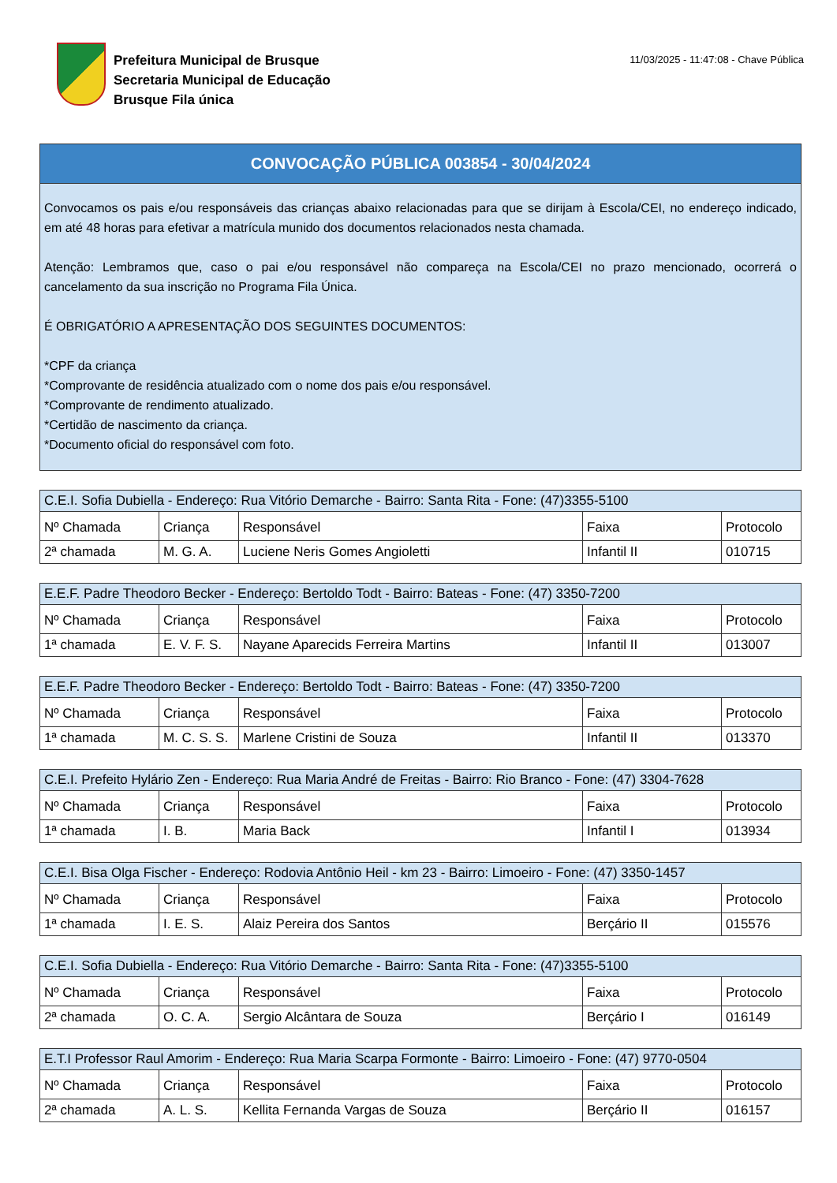Prefeitura Municipal de Brusque
Secretaria Municipal de Educação
Brusque Fila única
11/03/2025 - 11:47:08 - Chave Pública
CONVOCAÇÃO PÚBLICA 003854 - 30/04/2024
Convocamos os pais e/ou responsáveis das crianças abaixo relacionadas para que se dirijam à Escola/CEI, no endereço indicado, em até 48 horas para efetivar a matrícula munido dos documentos relacionados nesta chamada.
Atenção: Lembramos que, caso o pai e/ou responsável não compareça na Escola/CEI no prazo mencionado, ocorrerá o cancelamento da sua inscrição no Programa Fila Única.
É OBRIGATÓRIO A APRESENTAÇÃO DOS SEGUINTES DOCUMENTOS:
*CPF da criança
*Comprovante de residência atualizado com o nome dos pais e/ou responsável.
*Comprovante de rendimento atualizado.
*Certidão de nascimento da criança.
*Documento oficial do responsável com foto.
| C.E.I. Sofia Dubiella - Endereço: Rua Vitório Demarche - Bairro: Santa Rita - Fone: (47)3355-5100 | | | | |
| --- | --- | --- | --- | --- |
| Nº Chamada | Criança | Responsável | Faixa | Protocolo |
| 2ª chamada | M. G. A. | Luciene Neris Gomes Angioletti | Infantil II | 010715 |
| E.E.F. Padre Theodoro Becker - Endereço: Bertoldo Todt - Bairro: Bateas - Fone: (47) 3350-7200 | | | | |
| --- | --- | --- | --- | --- |
| Nº Chamada | Criança | Responsável | Faixa | Protocolo |
| 1ª chamada | E. V. F. S. | Nayane Aparecids Ferreira Martins | Infantil II | 013007 |
| E.E.F. Padre Theodoro Becker - Endereço: Bertoldo Todt - Bairro: Bateas - Fone: (47) 3350-7200 | | | | |
| --- | --- | --- | --- | --- |
| Nº Chamada | Criança | Responsável | Faixa | Protocolo |
| 1ª chamada | M. C. S. S. | Marlene Cristini de Souza | Infantil II | 013370 |
| C.E.I. Prefeito Hylário Zen - Endereço: Rua Maria André de Freitas - Bairro: Rio Branco - Fone: (47) 3304-7628 | | | | |
| --- | --- | --- | --- | --- |
| Nº Chamada | Criança | Responsável | Faixa | Protocolo |
| 1ª chamada | I. B. | Maria Back | Infantil I | 013934 |
| C.E.I. Bisa Olga Fischer - Endereço: Rodovia Antônio Heil - km 23 - Bairro: Limoeiro - Fone: (47) 3350-1457 | | | | |
| --- | --- | --- | --- | --- |
| Nº Chamada | Criança | Responsável | Faixa | Protocolo |
| 1ª chamada | I. E. S. | Alaiz Pereira dos Santos | Berçário II | 015576 |
| C.E.I. Sofia Dubiella - Endereço: Rua Vitório Demarche - Bairro: Santa Rita - Fone: (47)3355-5100 | | | | |
| --- | --- | --- | --- | --- |
| Nº Chamada | Criança | Responsável | Faixa | Protocolo |
| 2ª chamada | O. C. A. | Sergio Alcântara de Souza | Berçário I | 016149 |
| E.T.I Professor Raul Amorim - Endereço: Rua Maria Scarpa Formonte - Bairro: Limoeiro - Fone: (47) 9770-0504 | | | | |
| --- | --- | --- | --- | --- |
| Nº Chamada | Criança | Responsável | Faixa | Protocolo |
| 2ª chamada | A. L. S. | Kellita Fernanda Vargas de Souza | Berçário II | 016157 |